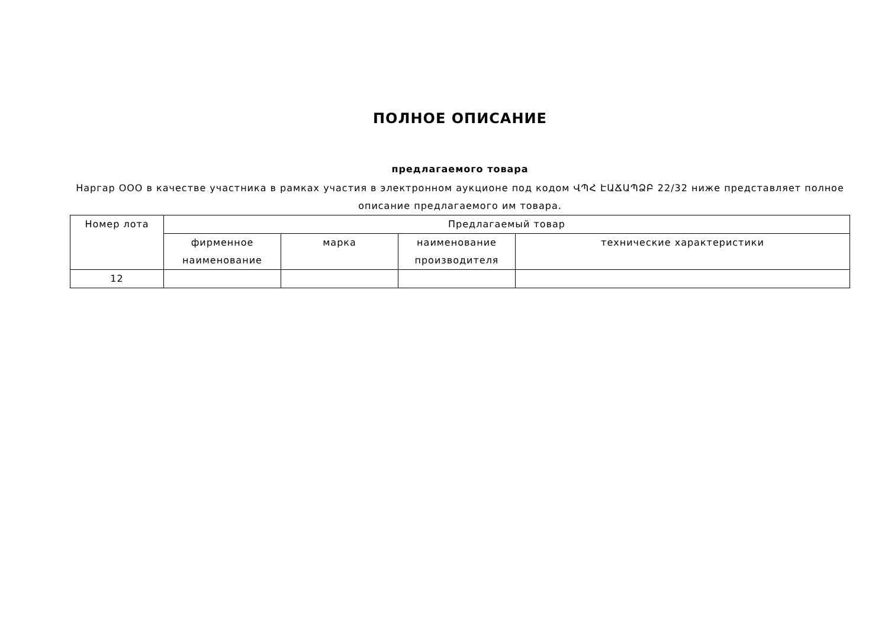ПОЛНОЕ ОПИСАНИЕ
предлагаемого товара
Наргар ООО в качестве участника в рамках участия в электронном аукционе под кодом ՎՊՀ ԷԱՃԱՊՁԲ 22/32 ниже представляет полное описание предлагаемого им товара.
| Номер лота | Предлагаемый товар | | | |
| --- | --- | --- | --- | --- |
| | фирменное наименование | марка | наименование производителя | технические характеристики |
| 12 | | | | |